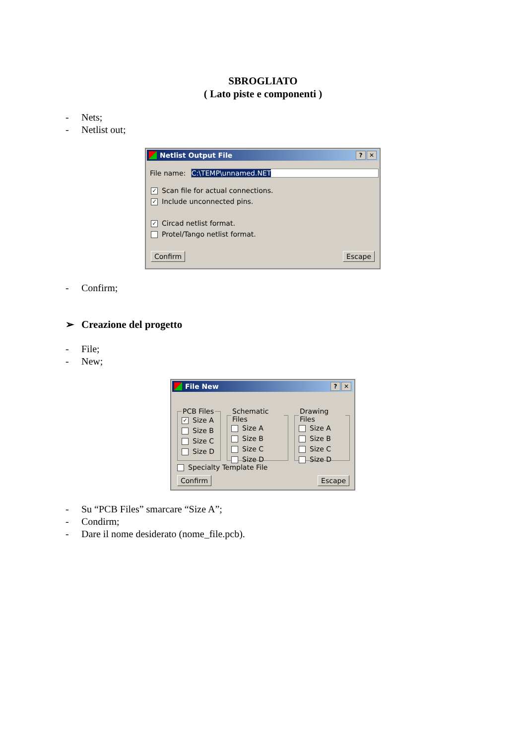SBROGLIATO
( Lato piste e componenti )
- Nets;
- Netlist out;
Netlist Output File? ✕
File name: C:\TEMP\unnamed.NET
✓ Scan file for actual connections.
✓ Include unconnected pins.
✓ Circad netlist format.
Protel/Tango netlist format.
Confirm Escape
- Confirm;
➢ Creazione del progetto
- File;
- New;
File New? ✕
PCB Files
✓ Size A
Size B
Size C
Size D
Schematic Files
Size A
Size B
Size C
Size D
Drawing Files
Size A
Size B
Size C
Size D
Specialty Template File
Confirm Escape
- Su “PCB Files” smarcare “Size A”;
- Condirm;
- Dare il nome desiderato (nome_file.pcb).